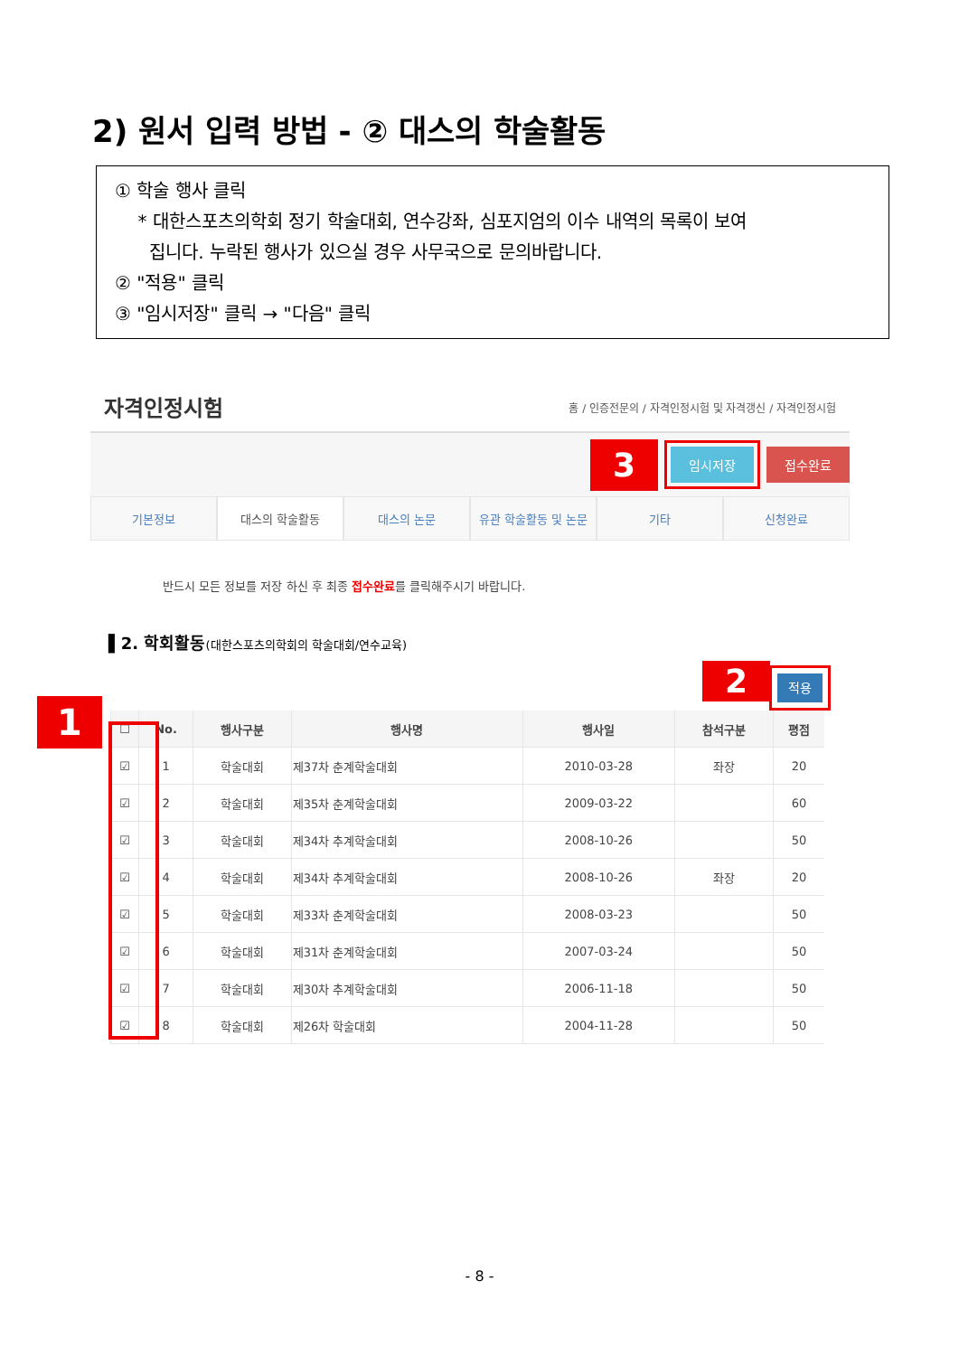2) 원서 입력 방법 - ② 대스의 학술활동
① 학술 행사 클릭
* 대한스포츠의학회 정기 학술대회, 연수강좌, 심포지엄의 이수 내역의 목록이 보여
집니다. 누락된 행사가 있으실 경우 사무국으로 문의바랍니다.
② "적용" 클릭
③ "임시저장" 클릭 → "다음" 클릭
자격인정시험 홈 / 인증전문의 / 자격인정시험 및 자격갱신 / 자격인정시험
3 임시저장 접수완료
기본정보 대스의 학술활동 대스의 논문 유관 학술활동 및 논문 기타 신청완료
반드시 모든 정보를 저장 하신 후 최종 접수완료를 클릭해주시기 바랍니다.
▌2. 학회활동(대한스포츠의학회의 학술대회/연수교육)
2 적용
| ☐ | No. | 행사구분 | 행사명 | 행사일 | 참석구분 | 평점 |
| --- | --- | --- | --- | --- | --- | --- |
| ☑ | 1 | 학술대회 | 제37차 춘계학술대회 | 2010-03-28 | 좌장 | 20 |
| ☑ | 2 | 학술대회 | 제35차 춘계학술대회 | 2009-03-22 | | 60 |
| ☑ | 3 | 학술대회 | 제34차 추계학술대회 | 2008-10-26 | | 50 |
| ☑ | 4 | 학술대회 | 제34차 추계학술대회 | 2008-10-26 | 좌장 | 20 |
| ☑ | 5 | 학술대회 | 제33차 춘계학술대회 | 2008-03-23 | | 50 |
| ☑ | 6 | 학술대회 | 제31차 춘계학술대회 | 2007-03-24 | | 50 |
| ☑ | 7 | 학술대회 | 제30차 추계학술대회 | 2006-11-18 | | 50 |
| ☑ | 8 | 학술대회 | 제26차 학술대회 | 2004-11-28 | | 50 |
1
- 8 -